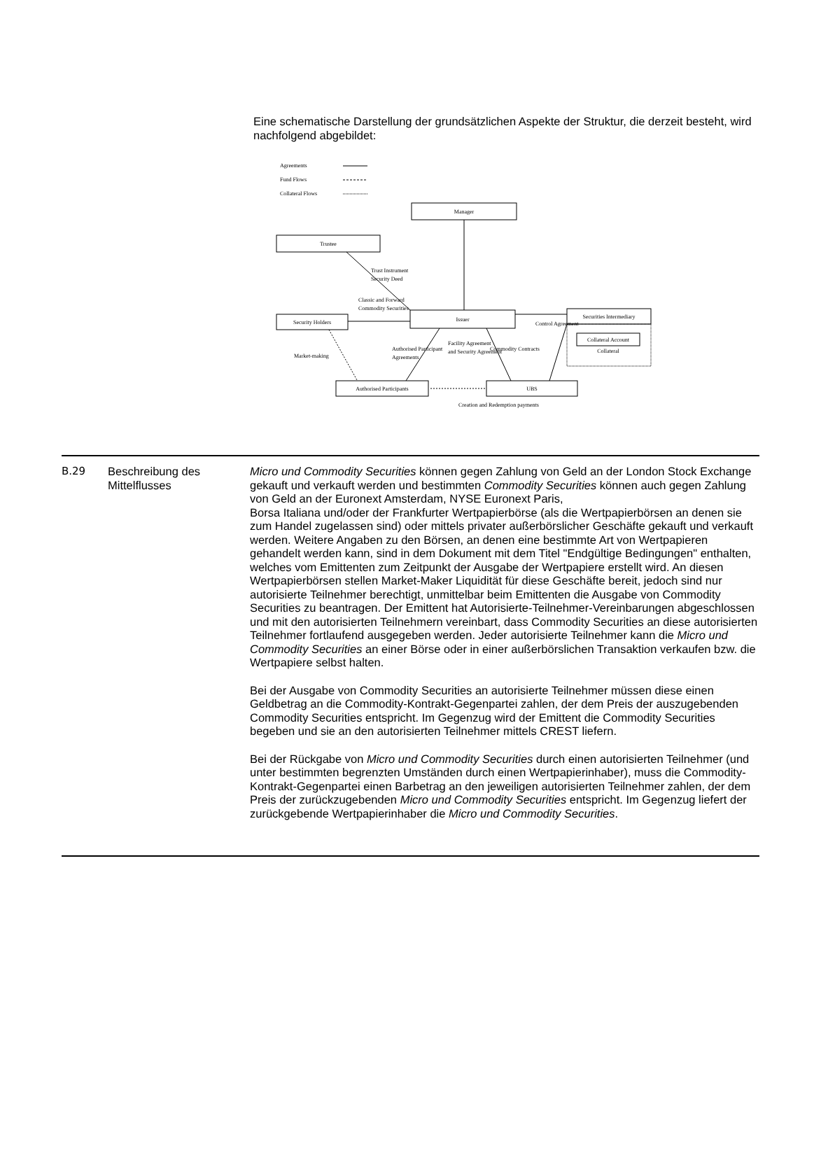Eine schematische Darstellung der grundsätzlichen Aspekte der Struktur, die derzeit besteht, wird nachfolgend abgebildet:
Agreements
Fund Flows
Collateral Flows
Manager
Trustee
Security Holders
Issuer
Securities Intermediary
Collateral Account
Collateral
Authorised Participants
UBS
Trust Instrument
Security Deed
Classic and Forward
Commodity Securities
Control Agreement
Market-making
Authorised Participant
Agreements
Facility Agreement
and Security Agreement
Commodity Contracts
Creation and Redemption payments
| B.29 | Beschreibung des Mittelflusses | Micro und Commodity Securities können gegen Zahlung von Geld an der London Stock Exchange gekauft und verkauft werden und bestimmten Commodity Securities können auch gegen Zahlung von Geld an der Euronext Amsterdam, NYSE Euronext Paris, Borsa Italiana und/oder der Frankfurter Wertpapierbörse (als die Wertpapierbörsen an denen sie zum Handel zugelassen sind) oder mittels privater außerbörslicher Geschäfte gekauft und verkauft werden. Weitere Angaben zu den Börsen, an denen eine bestimmte Art von Wertpapieren gehandelt werden kann, sind in dem Dokument mit dem Titel "Endgültige Bedingungen" enthalten, welches vom Emittenten zum Zeitpunkt der Ausgabe der Wertpapiere erstellt wird. An diesen Wertpapierbörsen stellen Market-Maker Liquidität für diese Geschäfte bereit, jedoch sind nur autorisierte Teilnehmer berechtigt, unmittelbar beim Emittenten die Ausgabe von Commodity Securities zu beantragen. Der Emittent hat Autorisierte-Teilnehmer-Vereinbarungen abgeschlossen und mit den autorisierten Teilnehmern vereinbart, dass Commodity Securities an diese autorisierten Teilnehmer fortlaufend ausgegeben werden. Jeder autorisierte Teilnehmer kann die Micro und Commodity Securities an einer Börse oder in einer außerbörslichen Transaktion verkaufen bzw. die Wertpapiere selbst halten. Bei der Ausgabe von Commodity Securities an autorisierte Teilnehmer müssen diese einen Geldbetrag an die Commodity-Kontrakt-Gegenpartei zahlen, der dem Preis der auszugebenden Commodity Securities entspricht. Im Gegenzug wird der Emittent die Commodity Securities begeben und sie an den autorisierten Teilnehmer mittels CREST liefern. Bei der Rückgabe von Micro und Commodity Securities durch einen autorisierten Teilnehmer (und unter bestimmten begrenzten Umständen durch einen Wertpapierinhaber), muss die Commodity-Kontrakt-Gegenpartei einen Barbetrag an den jeweiligen autorisierten Teilnehmer zahlen, der dem Preis der zurückzugebenden Micro und Commodity Securities entspricht. Im Gegenzug liefert der zurückgebende Wertpapierinhaber die Micro und Commodity Securities . |